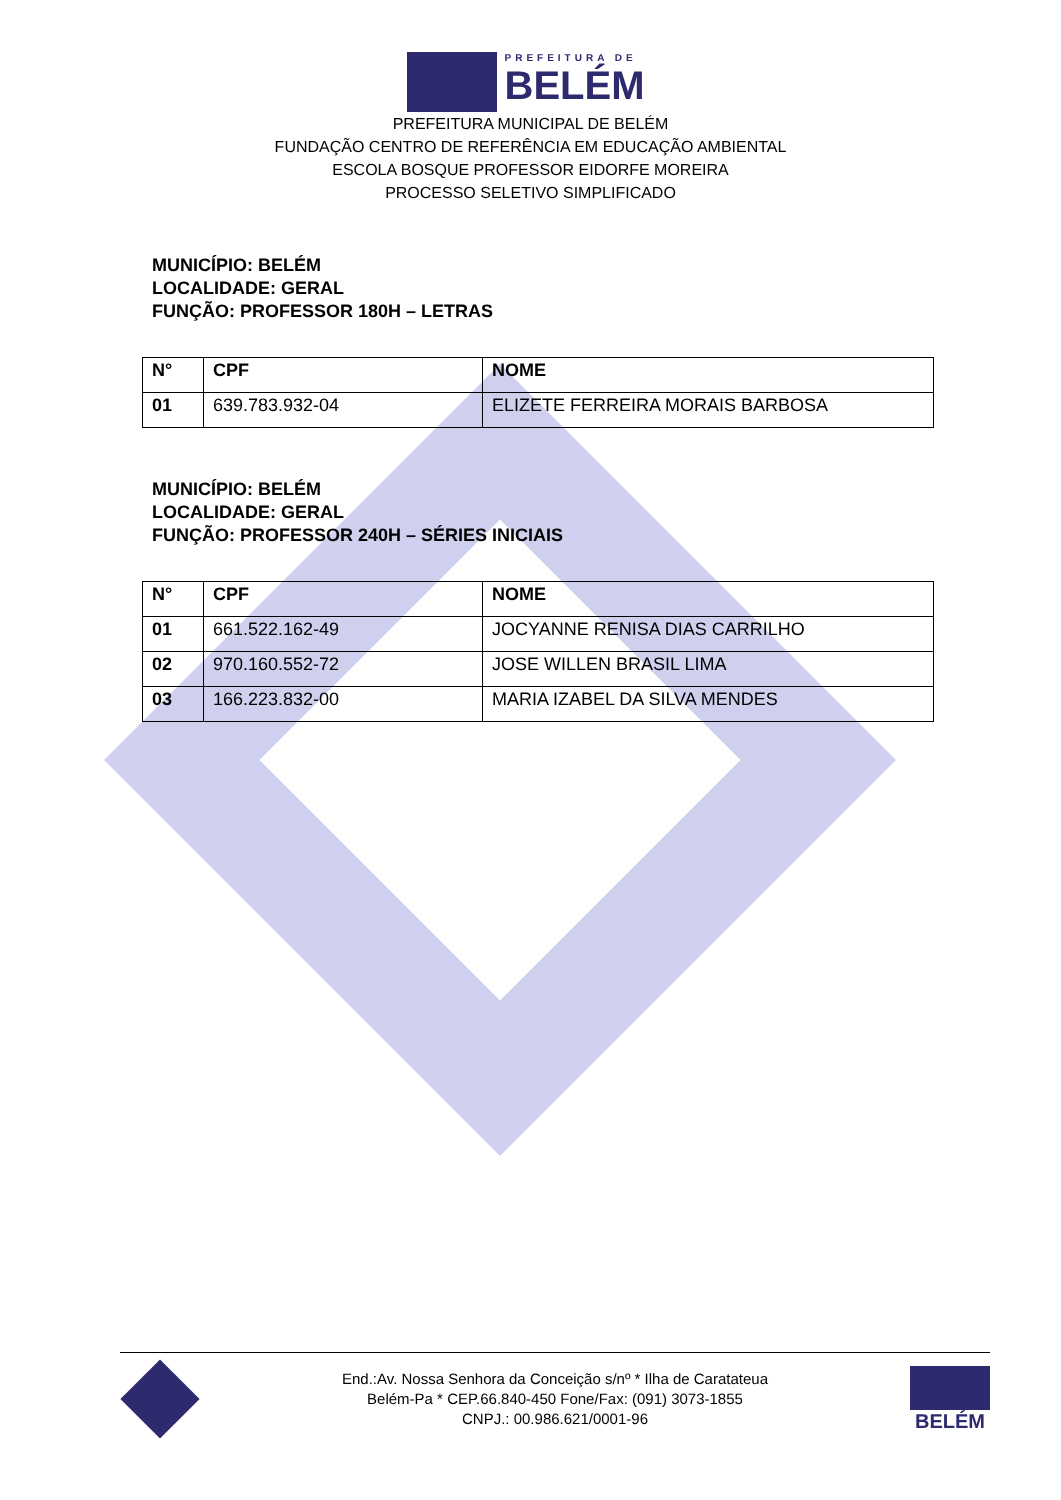PREFEITURA DE
BELÉM
PREFEITURA MUNICIPAL DE BELÉM
FUNDAÇÃO CENTRO DE REFERÊNCIA EM EDUCAÇÃO AMBIENTAL
ESCOLA BOSQUE PROFESSOR EIDORFE MOREIRA
PROCESSO SELETIVO SIMPLIFICADO
MUNICÍPIO: BELÉM
LOCALIDADE: GERAL
FUNÇÃO: PROFESSOR 180H – LETRAS
| N° | CPF | NOME |
| --- | --- | --- |
| 01 | 639.783.932-04 | ELIZETE FERREIRA MORAIS BARBOSA |
MUNICÍPIO: BELÉM
LOCALIDADE: GERAL
FUNÇÃO: PROFESSOR 240H – SÉRIES INICIAIS
| N° | CPF | NOME |
| --- | --- | --- |
| 01 | 661.522.162-49 | JOCYANNE RENISA DIAS CARRILHO |
| 02 | 970.160.552-72 | JOSE WILLEN BRASIL LIMA |
| 03 | 166.223.832-00 | MARIA IZABEL DA SILVA MENDES |
End.:Av. Nossa Senhora da Conceição s/nº * Ilha de Caratateua
Belém-Pa * CEP.66.840-450 Fone/Fax: (091) 3073-1855
CNPJ.: 00.986.621/0001-96
BELÉM